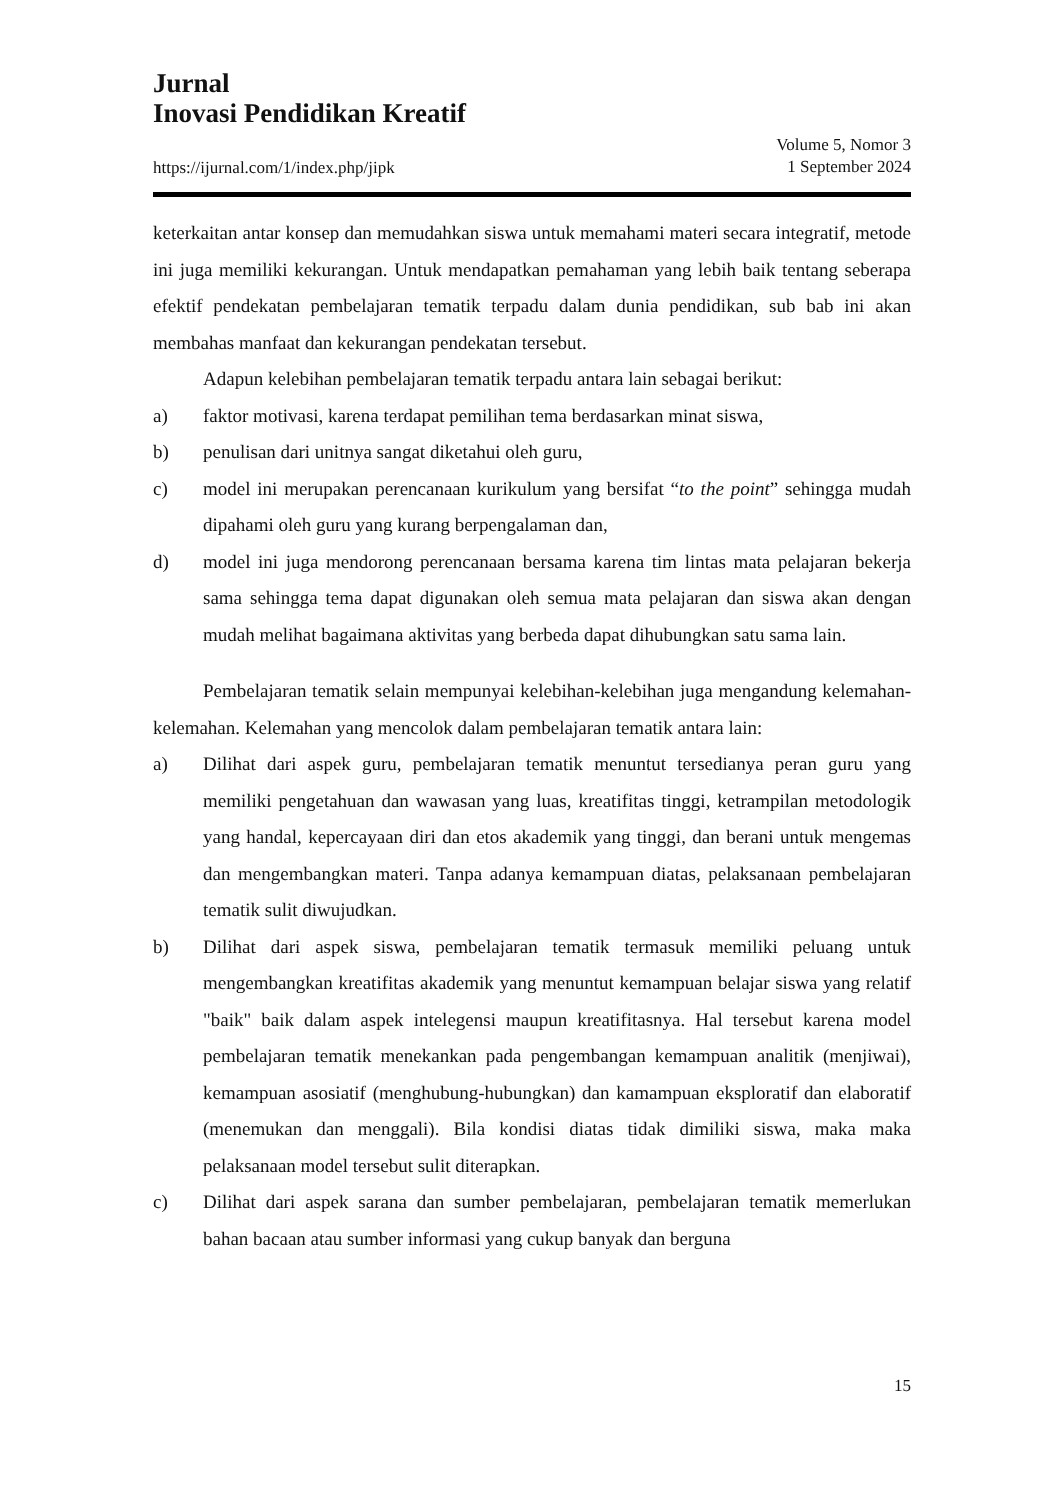Jurnal
Inovasi Pendidikan Kreatif
https://ijurnal.com/1/index.php/jipk
Volume 5, Nomor 3
1 September 2024
keterkaitan antar konsep dan memudahkan siswa untuk memahami materi secara integratif, metode ini juga memiliki kekurangan. Untuk mendapatkan pemahaman yang lebih baik tentang seberapa efektif pendekatan pembelajaran tematik terpadu dalam dunia pendidikan, sub bab ini akan membahas manfaat dan kekurangan pendekatan tersebut.
Adapun kelebihan pembelajaran tematik terpadu antara lain sebagai berikut:
a) faktor motivasi, karena terdapat pemilihan tema berdasarkan minat siswa,
b) penulisan dari unitnya sangat diketahui oleh guru,
c) model ini merupakan perencanaan kurikulum yang bersifat “to the point” sehingga mudah dipahami oleh guru yang kurang berpengalaman dan,
d) model ini juga mendorong perencanaan bersama karena tim lintas mata pelajaran bekerja sama sehingga tema dapat digunakan oleh semua mata pelajaran dan siswa akan dengan mudah melihat bagaimana aktivitas yang berbeda dapat dihubungkan satu sama lain.
Pembelajaran tematik selain mempunyai kelebihan-kelebihan juga mengandung kelemahan-kelemahan. Kelemahan yang mencolok dalam pembelajaran tematik antara lain:
a) Dilihat dari aspek guru, pembelajaran tematik menuntut tersedianya peran guru yang memiliki pengetahuan dan wawasan yang luas, kreatifitas tinggi, ketrampilan metodologik yang handal, kepercayaan diri dan etos akademik yang tinggi, dan berani untuk mengemas dan mengembangkan materi. Tanpa adanya kemampuan diatas, pelaksanaan pembelajaran tematik sulit diwujudkan.
b) Dilihat dari aspek siswa, pembelajaran tematik termasuk memiliki peluang untuk mengembangkan kreatifitas akademik yang menuntut kemampuan belajar siswa yang relatif "baik" baik dalam aspek intelegensi maupun kreatifitasnya. Hal tersebut karena model pembelajaran tematik menekankan pada pengembangan kemampuan analitik (menjiwai), kemampuan asosiatif (menghubung-hubungkan) dan kamampuan eksploratif dan elaboratif (menemukan dan menggali). Bila kondisi diatas tidak dimiliki siswa, maka maka pelaksanaan model tersebut sulit diterapkan.
c) Dilihat dari aspek sarana dan sumber pembelajaran, pembelajaran tematik memerlukan bahan bacaan atau sumber informasi yang cukup banyak dan berguna
15